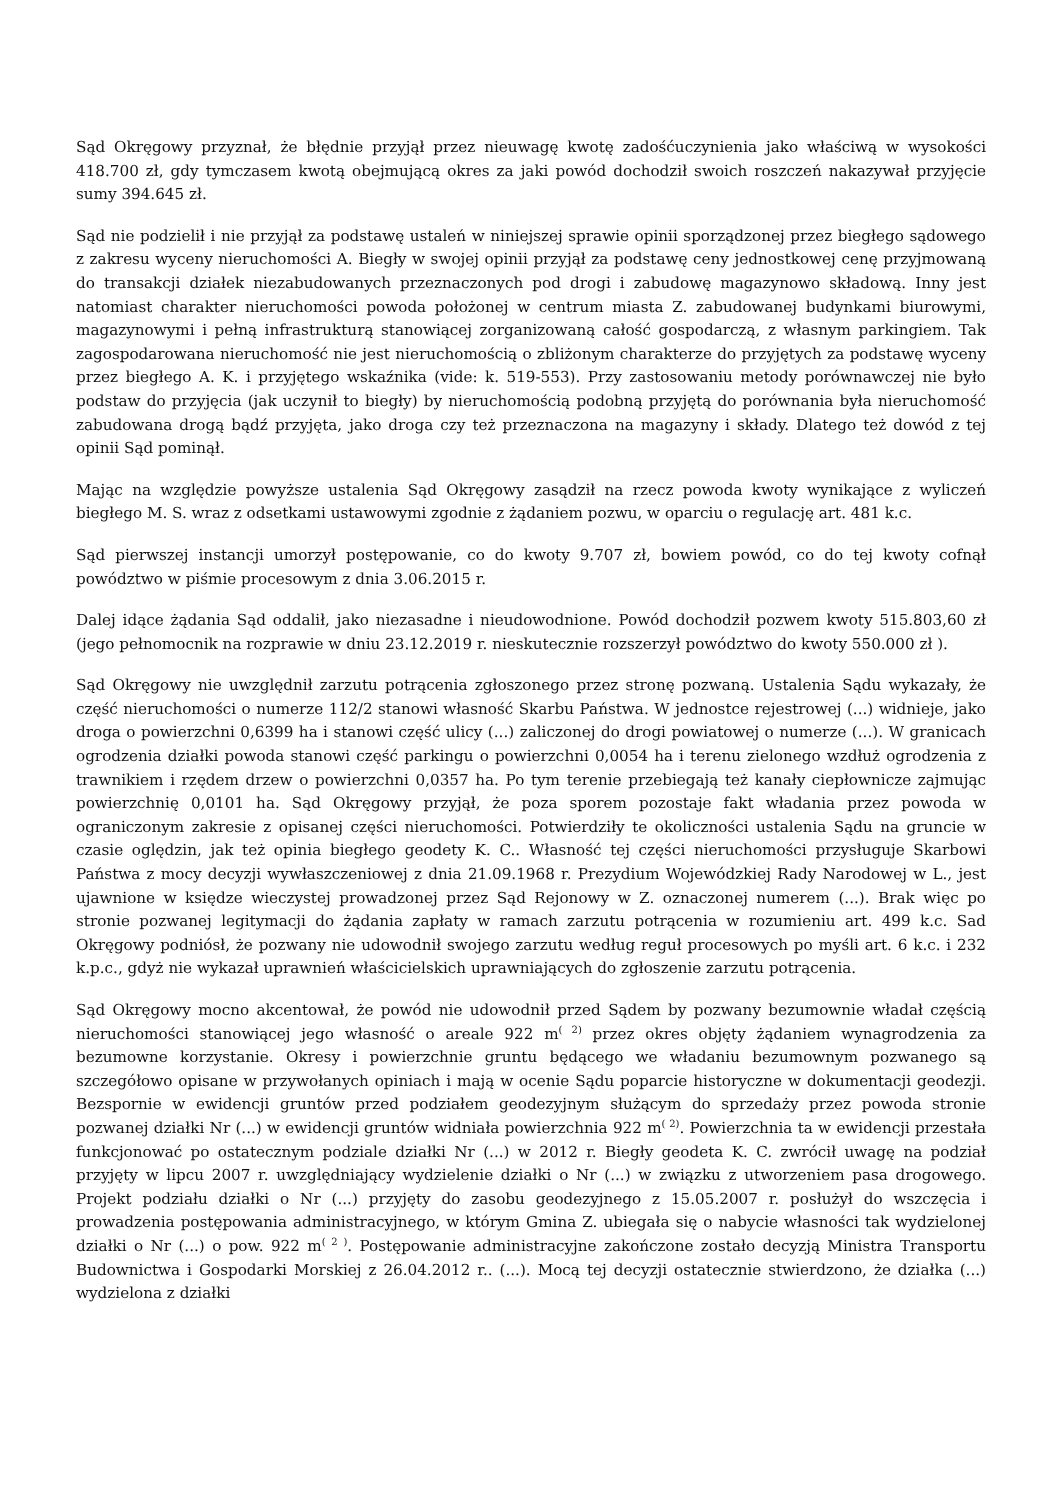Sąd Okręgowy przyznał, że błędnie przyjął przez nieuwagę kwotę zadośćuczynienia jako właściwą w wysokości 418.700 zł, gdy tymczasem kwotą obejmującą okres za jaki powód dochodził swoich roszczeń nakazywał przyjęcie sumy 394.645 zł.
Sąd nie podzielił i nie przyjął za podstawę ustaleń w niniejszej sprawie opinii sporządzonej przez biegłego sądowego z zakresu wyceny nieruchomości A. Biegły w swojej opinii przyjął za podstawę ceny jednostkowej cenę przyjmowaną do transakcji działek niezabudowanych przeznaczonych pod drogi i zabudowę magazynowo składową. Inny jest natomiast charakter nieruchomości powoda położonej w centrum miasta Z. zabudowanej budynkami biurowymi, magazynowymi i pełną infrastrukturą stanowiącej zorganizowaną całość gospodarczą, z własnym parkingiem. Tak zagospodarowana nieruchomość nie jest nieruchomością o zbliżonym charakterze do przyjętych za podstawę wyceny przez biegłego A. K. i przyjętego wskaźnika (vide: k. 519-553). Przy zastosowaniu metody porównawczej nie było podstaw do przyjęcia (jak uczynił to biegły) by nieruchomością podobną przyjętą do porównania była nieruchomość zabudowana drogą bądź przyjęta, jako droga czy też przeznaczona na magazyny i składy. Dlatego też dowód z tej opinii Sąd pominął.
Mając na względzie powyższe ustalenia Sąd Okręgowy zasądził na rzecz powoda kwoty wynikające z wyliczeń biegłego M. S. wraz z odsetkami ustawowymi zgodnie z żądaniem pozwu, w oparciu o regulację art. 481 k.c.
Sąd pierwszej instancji umorzył postępowanie, co do kwoty 9.707 zł, bowiem powód, co do tej kwoty cofnął powództwo w piśmie procesowym z dnia 3.06.2015 r.
Dalej idące żądania Sąd oddalił, jako niezasadne i nieudowodnione. Powód dochodził pozwem kwoty 515.803,60 zł (jego pełnomocnik na rozprawie w dniu 23.12.2019 r. nieskutecznie rozszerzył powództwo do kwoty 550.000 zł ).
Sąd Okręgowy nie uwzględnił zarzutu potrącenia zgłoszonego przez stronę pozwaną. Ustalenia Sądu wykazały, że część nieruchomości o numerze 112/2 stanowi własność Skarbu Państwa. W jednostce rejestrowej (...) widnieje, jako droga o powierzchni 0,6399 ha i stanowi część ulicy (...) zaliczonej do drogi powiatowej o numerze (...). W granicach ogrodzenia działki powoda stanowi część parkingu o powierzchni 0,0054 ha i terenu zielonego wzdłuż ogrodzenia z trawnikiem i rzędem drzew o powierzchni 0,0357 ha. Po tym terenie przebiegają też kanały ciepłownicze zajmując powierzchnię 0,0101 ha. Sąd Okręgowy przyjął, że poza sporem pozostaje fakt władania przez powoda w ograniczonym zakresie z opisanej części nieruchomości. Potwierdziły te okoliczności ustalenia Sądu na gruncie w czasie oględzin, jak też opinia biegłego geodety K. C.. Własność tej części nieruchomości przysługuje Skarbowi Państwa z mocy decyzji wywłaszczeniowej z dnia 21.09.1968 r. Prezydium Wojewódzkiej Rady Narodowej w L., jest ujawnione w księdze wieczystej prowadzonej przez Sąd Rejonowy w Z. oznaczonej numerem (...). Brak więc po stronie pozwanej legitymacji do żądania zapłaty w ramach zarzutu potrącenia w rozumieniu art. 499 k.c. Sad Okręgowy podniósł, że pozwany nie udowodnił swojego zarzutu według reguł procesowych po myśli art. 6 k.c. i 232 k.p.c., gdyż nie wykazał uprawnień właścicielskich uprawniających do zgłoszenie zarzutu potrącenia.
Sąd Okręgowy mocno akcentował, że powód nie udowodnił przed Sądem by pozwany bezumownie władał częścią nieruchomości stanowiącej jego własność o areale 922 m<sup>( 2)</sup> przez okres objęty żądaniem wynagrodzenia za bezumowne korzystanie. Okresy i powierzchnie gruntu będącego we władaniu bezumownym pozwanego są szczegółowo opisane w przywołanych opiniach i mają w ocenie Sądu poparcie historyczne w dokumentacji geodezji. Bezspornie w ewidencji gruntów przed podziałem geodezyjnym służącym do sprzedaży przez powoda stronie pozwanej działki Nr (...) w ewidencji gruntów widniała powierzchnia 922 m<sup>( 2)</sup>. Powierzchnia ta w ewidencji przestała funkcjonować po ostatecznym podziale działki Nr (...) w 2012 r. Biegły geodeta K. C. zwrócił uwagę na podział przyjęty w lipcu 2007 r. uwzględniający wydzielenie działki o Nr (...) w związku z utworzeniem pasa drogowego. Projekt podziału działki o Nr (...) przyjęty do zasobu geodezyjnego z 15.05.2007 r. posłużył do wszczęcia i prowadzenia postępowania administracyjnego, w którym Gmina Z. ubiegała się o nabycie własności tak wydzielonej działki o Nr (...) o pow. 922 m<sup>( 2 )</sup>. Postępowanie administracyjne zakończone zostało decyzją Ministra Transportu Budownictwa i Gospodarki Morskiej z 26.04.2012 r.. (...). Mocą tej decyzji ostatecznie stwierdzono, że działka (...) wydzielona z działki